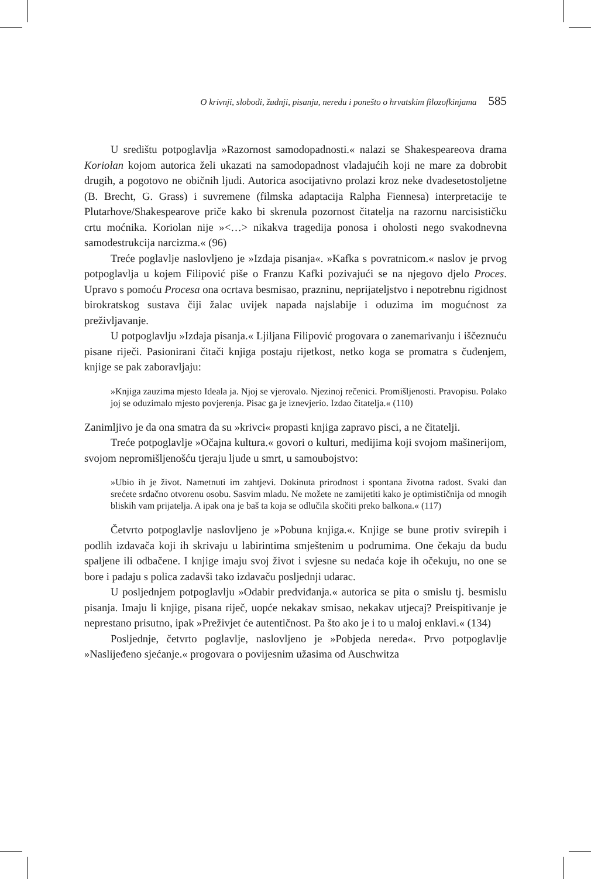O krivnji, slobodi, žudnji, pisanju, neredu i ponešto o hrvatskim filozofkinjama 585
U središtu potpoglavlja »Razornost samodopadnosti.« nalazi se Shakespeareova drama Koriolan kojom autorica želi ukazati na samodopadnost vladajućih koji ne mare za dobrobit drugih, a pogotovo ne običnih ljudi. Autorica asocijativno prolazi kroz neke dvadesetostoljetne (B. Brecht, G. Grass) i suvremene (filmska adaptacija Ralpha Fiennesa) interpretacije te Plutarhove/Shakespearove priče kako bi skrenula pozornost čitatelja na razornu narcisističku crtu moćnika. Koriolan nije »<…> nikakva tragedija ponosa i oholosti nego svakodnevna samodestrukcija narcizma.« (96)
Treće poglavlje naslovljeno je »Izdaja pisanja«. »Kafka s povratnicom.« naslov je prvog potpoglavlja u kojem Filipović piše o Franzu Kafki pozivajući se na njegovo djelo Proces. Upravo s pomoću Procesa ona ocrtava besmisao, prazninu, neprijateljstvo i nepotrebnu rigidnost birokratskog sustava čiji žalac uvijek napada najslabije i oduzima im mogućnost za preživljavanje.
U potpoglavlju »Izdaja pisanja.« Ljiljana Filipović progovara o zanemarivanju i iščeznuću pisane riječi. Pasionirani čitači knjiga postaju rijetkost, netko koga se promatra s čuđenjem, knjige se pak zaboravljaju:
»Knjiga zauzima mjesto Ideala ja. Njoj se vjerovalo. Njezinoj rečenici. Promišljenosti. Pravopisu. Polako joj se oduzimalo mjesto povjerenja. Pisac ga je iznevjerio. Izdao čitatelja.« (110)
Zanimljivo je da ona smatra da su »krivci« propasti knjiga zapravo pisci, a ne čitatelji.
Treće potpoglavlje »Očajna kultura.« govori o kulturi, medijima koji svojom mašinerijom, svojom nepromišljenošću tjeraju ljude u smrt, u samoubojstvo:
»Ubio ih je život. Nametnuti im zahtjevi. Dokinuta prirodnost i spontana životna radost. Svaki dan srećete srdačno otvorenu osobu. Sasvim mladu. Ne možete ne zamijetiti kako je optimističnija od mnogih bliskih vam prijatelja. A ipak ona je baš ta koja se odlučila skočiti preko balkona.« (117)
Četvrto potpoglavlje naslovljeno je »Pobuna knjiga.«. Knjige se bune protiv svirepih i podlih izdavača koji ih skrivaju u labirintima smještenim u podrumima. One čekaju da budu spaljene ili odbačene. I knjige imaju svoj život i svjesne su nedaća koje ih očekuju, no one se bore i padaju s polica zadavši tako izdavaču posljednji udarac.
U posljednjem potpoglavlju »Odabir predviđanja.« autorica se pita o smislu tj. besmislu pisanja. Imaju li knjige, pisana riječ, uopće nekakav smisao, nekakav utjecaj? Preispitivanje je neprestano prisutno, ipak »Preživjet će autentičnost. Pa što ako je i to u maloj enklavi.« (134)
Posljednje, četvrto poglavlje, naslovljeno je »Pobjeda nereda«. Prvo potpoglavlje »Naslijeđeno sjećanje.« progovara o povijesnim užasima od Auschwitza